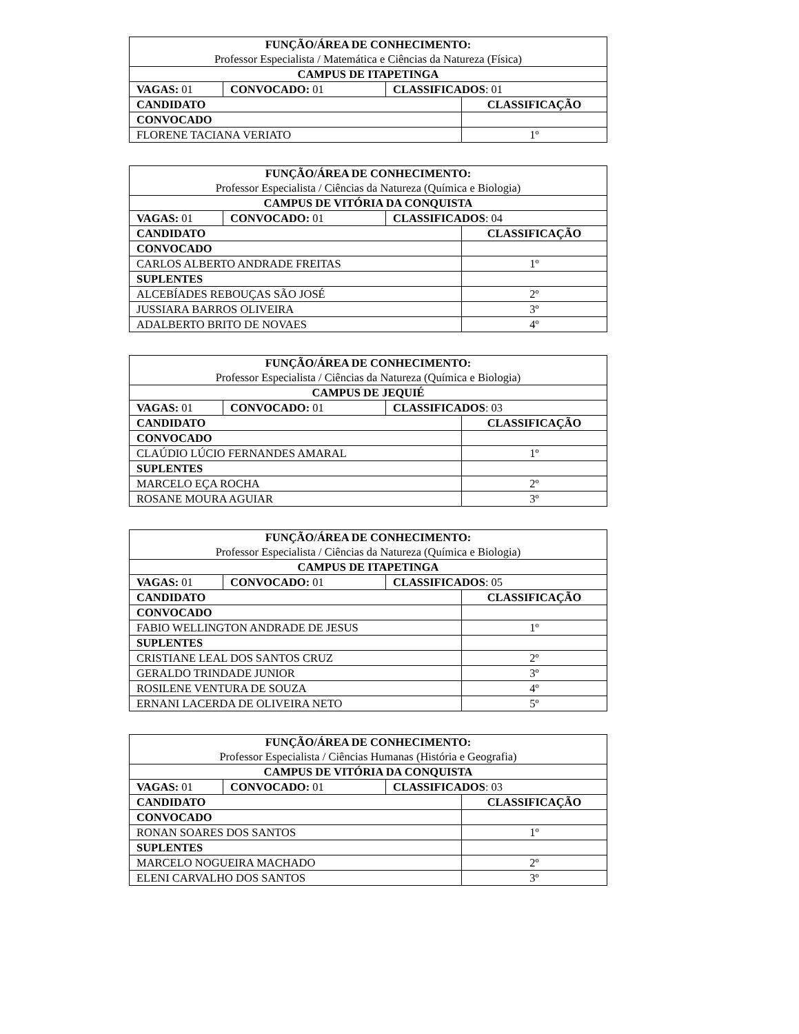| FUNÇÃO/ÁREA DE CONHECIMENTO: Professor Especialista / Matemática e Ciências da Natureza (Física) | | | |
| CAMPUS DE ITAPETINGA | | | |
| VAGAS: 01 | CONVOCADO: 01 | CLASSIFICADOS : 01 | |
| CANDIDATO | | | CLASSIFICAÇÃO |
| CONVOCADO | | | |
| FLORENE TACIANA VERIATO | | | 1º |
| FUNÇÃO/ÁREA DE CONHECIMENTO: Professor Especialista / Ciências da Natureza (Química e Biologia) | | | |
| CAMPUS DE VITÓRIA DA CONQUISTA | | | |
| VAGAS: 01 | CONVOCADO: 01 | CLASSIFICADOS : 04 | |
| CANDIDATO | | | CLASSIFICAÇÃO |
| CONVOCADO | | | |
| CARLOS ALBERTO ANDRADE FREITAS | | | 1º |
| SUPLENTES | | | |
| ALCEBÍADES REBOUÇAS SÃO JOSÉ | | | 2º |
| JUSSIARA BARROS OLIVEIRA | | | 3º |
| ADALBERTO BRITO DE NOVAES | | | 4º |
| FUNÇÃO/ÁREA DE CONHECIMENTO: Professor Especialista / Ciências da Natureza (Química e Biologia) | | | |
| CAMPUS DE JEQUIÉ | | | |
| VAGAS: 01 | CONVOCADO: 01 | CLASSIFICADOS : 03 | |
| CANDIDATO | | | CLASSIFICAÇÃO |
| CONVOCADO | | | |
| CLAÚDIO LÚCIO FERNANDES AMARAL | | | 1º |
| SUPLENTES | | | |
| MARCELO EÇA ROCHA | | | 2º |
| ROSANE MOURA AGUIAR | | | 3º |
| FUNÇÃO/ÁREA DE CONHECIMENTO: Professor Especialista / Ciências da Natureza (Química e Biologia) | | | |
| CAMPUS DE ITAPETINGA | | | |
| VAGAS: 01 | CONVOCADO: 01 | CLASSIFICADOS : 05 | |
| CANDIDATO | | | CLASSIFICAÇÃO |
| CONVOCADO | | | |
| FABIO WELLINGTON ANDRADE DE JESUS | | | 1º |
| SUPLENTES | | | |
| CRISTIANE LEAL DOS SANTOS CRUZ | | | 2º |
| GERALDO TRINDADE JUNIOR | | | 3º |
| ROSILENE VENTURA DE SOUZA | | | 4º |
| ERNANI LACERDA DE OLIVEIRA NETO | | | 5º |
| FUNÇÃO/ÁREA DE CONHECIMENTO: Professor Especialista / Ciências Humanas (História e Geografia) | | | |
| CAMPUS DE VITÓRIA DA CONQUISTA | | | |
| VAGAS: 01 | CONVOCADO: 01 | CLASSIFICADOS : 03 | |
| CANDIDATO | | | CLASSIFICAÇÃO |
| CONVOCADO | | | |
| RONAN SOARES DOS SANTOS | | | 1º |
| SUPLENTES | | | |
| MARCELO NOGUEIRA MACHADO | | | 2º |
| ELENI CARVALHO DOS SANTOS | | | 3º |